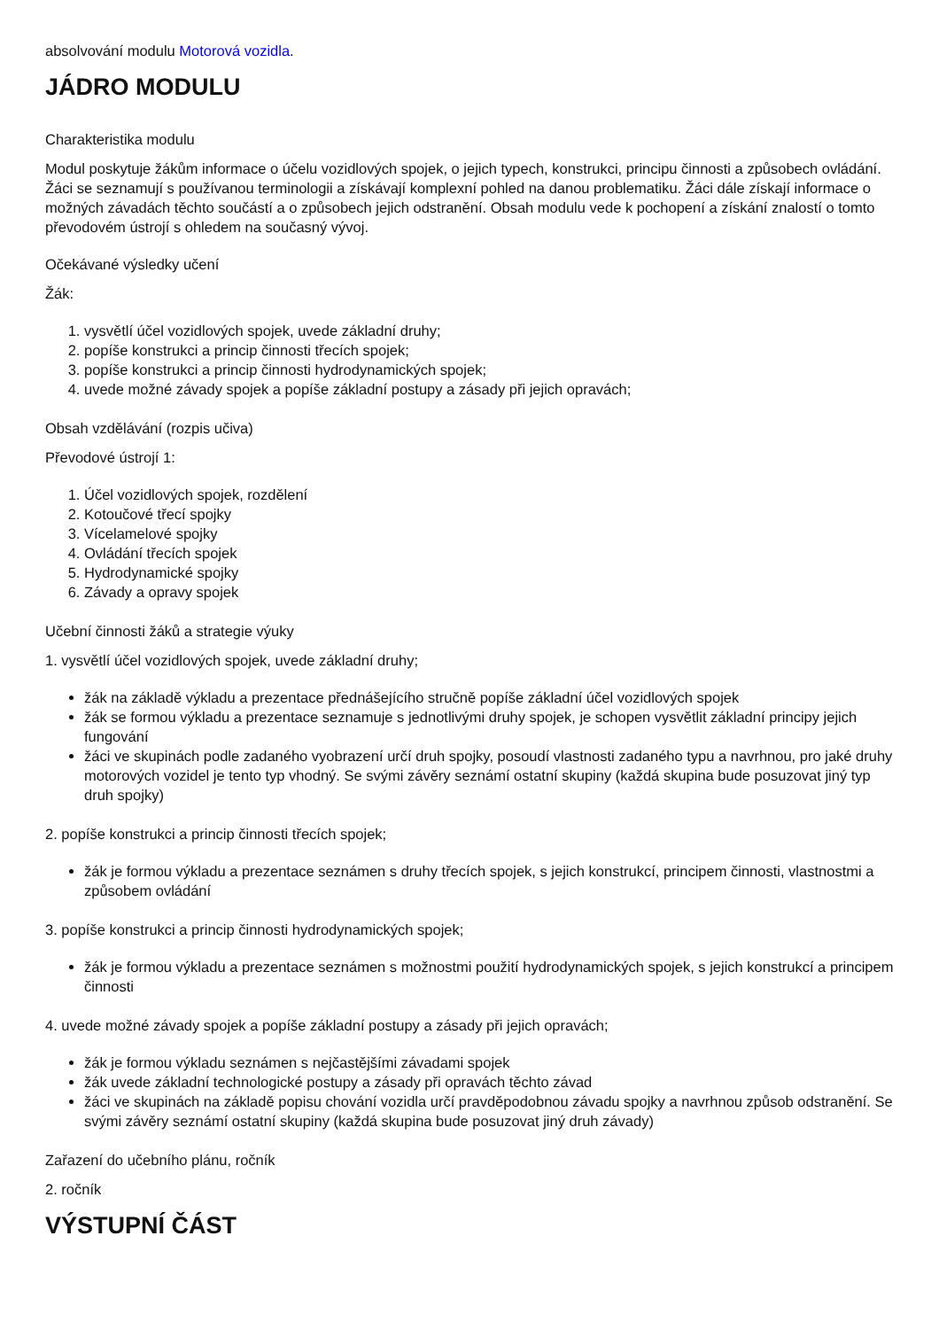absolvování modulu Motorová vozidla.
JÁDRO MODULU
Charakteristika modulu
Modul poskytuje žákům informace o účelu vozidlových spojek, o jejich typech, konstrukci, principu činnosti a způsobech ovládání. Žáci se seznamují s používanou terminologii a získávají komplexní pohled na danou problematiku. Žáci dále získají informace o možných závadách těchto součástí a o způsobech jejich odstranění. Obsah modulu vede k pochopení a získání znalostí o tomto převodovém ústrojí s ohledem na současný vývoj.
Očekávané výsledky učení
Žák:
1. vysvětlí účel vozidlových spojek, uvede základní druhy;
2. popíše konstrukci a princip činnosti třecích spojek;
3. popíše konstrukci a princip činnosti hydrodynamických spojek;
4. uvede možné závady spojek a popíše základní postupy a zásady při jejich opravách;
Obsah vzdělávání (rozpis učiva)
Převodové ústrojí 1:
1. Účel vozidlových spojek, rozdělení
2. Kotoučové třecí spojky
3. Vícelamelové spojky
4. Ovládání třecích spojek
5. Hydrodynamické spojky
6. Závady a opravy spojek
Učební činnosti žáků a strategie výuky
1. vysvětlí účel vozidlových spojek, uvede základní druhy;
žák na základě výkladu a prezentace přednášejícího stručně popíše základní účel vozidlových spojek
žák se formou výkladu a prezentace seznamuje s jednotlivými druhy spojek, je schopen vysvětlit základní principy jejich fungování
žáci ve skupinách podle zadaného vyobrazení určí druh spojky, posoudí vlastnosti zadaného typu a navrhnou, pro jaké druhy motorových vozidel je tento typ vhodný. Se svými závěry seznámí ostatní skupiny (každá skupina bude posuzovat jiný typ druh spojky)
2. popíše konstrukci a princip činnosti třecích spojek;
žák je formou výkladu a prezentace seznámen s druhy třecích spojek, s jejich konstrukcí, principem činnosti, vlastnostmi a způsobem ovládání
3. popíše konstrukci a princip činnosti hydrodynamických spojek;
žák je formou výkladu a prezentace seznámen s možnostmi použití hydrodynamických spojek, s jejich konstrukcí a principem činnosti
4. uvede možné závady spojek a popíše základní postupy a zásady při jejich opravách;
žák je formou výkladu seznámen s nejčastějšími závadami spojek
žák uvede základní technologické postupy a zásady při opravách těchto závad
žáci ve skupinách na základě popisu chování vozidla určí pravděpodobnou závadu spojky a navrhnou způsob odstranění. Se svými závěry seznámí ostatní skupiny (každá skupina bude posuzovat jiný druh závady)
Zařazení do učebního plánu, ročník
2. ročník
VÝSTUPNÍ ČÁST